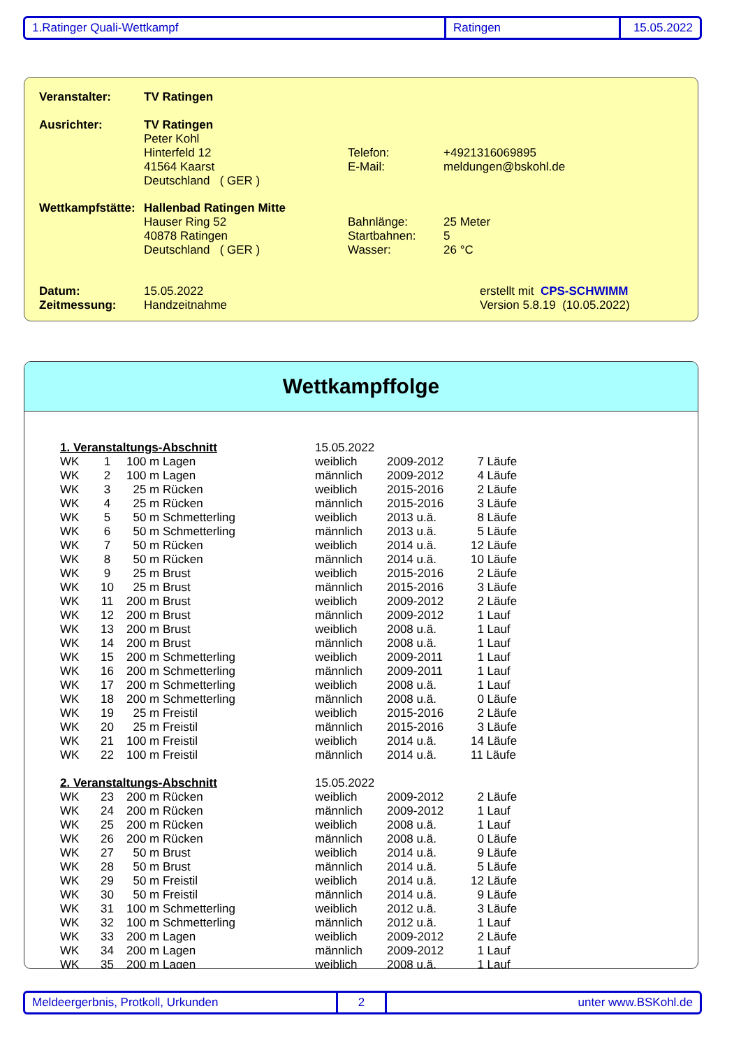1.Ratinger Quali-Wettkampf Ratingen 15.05.2022
| Veranstalter: | TV Ratingen | | |
| Ausrichter: | TV Ratingen | | |
| | Peter Kohl | | |
| | Hinterfeld 12 | Telefon: | +4921316069895 |
| | 41564 Kaarst | E-Mail: | meldungen@bskohl.de |
| | Deutschland ( GER ) | | |
| Wettkampfstätte: | Hallenbad Ratingen Mitte | | |
| | Hauser Ring 52 | Bahnlänge: | 25 Meter |
| | 40878 Ratingen | Startbahnen: | 5 |
| | Deutschland ( GER ) | Wasser: | 26 °C |
| Datum: | 15.05.2022 | | erstellt mit CPS-SCHWIMM |
| Zeitmessung: | Handzeitnahme | | Version 5.8.19 (10.05.2022) |
Wettkampffolge
| 1. Veranstaltungs-Abschnitt | | | 15.05.2022 | | |
| WK | 1 | 100 m Lagen | weiblich | 2009-2012 | 7 Läufe |
| WK | 2 | 100 m Lagen | männlich | 2009-2012 | 4 Läufe |
| WK | 3 | 25 m Rücken | weiblich | 2015-2016 | 2 Läufe |
| WK | 4 | 25 m Rücken | männlich | 2015-2016 | 3 Läufe |
| WK | 5 | 50 m Schmetterling | weiblich | 2013 u.ä. | 8 Läufe |
| WK | 6 | 50 m Schmetterling | männlich | 2013 u.ä. | 5 Läufe |
| WK | 7 | 50 m Rücken | weiblich | 2014 u.ä. | 12 Läufe |
| WK | 8 | 50 m Rücken | männlich | 2014 u.ä. | 10 Läufe |
| WK | 9 | 25 m Brust | weiblich | 2015-2016 | 2 Läufe |
| WK | 10 | 25 m Brust | männlich | 2015-2016 | 3 Läufe |
| WK | 11 | 200 m Brust | weiblich | 2009-2012 | 2 Läufe |
| WK | 12 | 200 m Brust | männlich | 2009-2012 | 1 Lauf |
| WK | 13 | 200 m Brust | weiblich | 2008 u.ä. | 1 Lauf |
| WK | 14 | 200 m Brust | männlich | 2008 u.ä. | 1 Lauf |
| WK | 15 | 200 m Schmetterling | weiblich | 2009-2011 | 1 Lauf |
| WK | 16 | 200 m Schmetterling | männlich | 2009-2011 | 1 Lauf |
| WK | 17 | 200 m Schmetterling | weiblich | 2008 u.ä. | 1 Lauf |
| WK | 18 | 200 m Schmetterling | männlich | 2008 u.ä. | 0 Läufe |
| WK | 19 | 25 m Freistil | weiblich | 2015-2016 | 2 Läufe |
| WK | 20 | 25 m Freistil | männlich | 2015-2016 | 3 Läufe |
| WK | 21 | 100 m Freistil | weiblich | 2014 u.ä. | 14 Läufe |
| WK | 22 | 100 m Freistil | männlich | 2014 u.ä. | 11 Läufe |
| 2. Veranstaltungs-Abschnitt | | | 15.05.2022 | | |
| WK | 23 | 200 m Rücken | weiblich | 2009-2012 | 2 Läufe |
| WK | 24 | 200 m Rücken | männlich | 2009-2012 | 1 Lauf |
| WK | 25 | 200 m Rücken | weiblich | 2008 u.ä. | 1 Lauf |
| WK | 26 | 200 m Rücken | männlich | 2008 u.ä. | 0 Läufe |
| WK | 27 | 50 m Brust | weiblich | 2014 u.ä. | 9 Läufe |
| WK | 28 | 50 m Brust | männlich | 2014 u.ä. | 5 Läufe |
| WK | 29 | 50 m Freistil | weiblich | 2014 u.ä. | 12 Läufe |
| WK | 30 | 50 m Freistil | männlich | 2014 u.ä. | 9 Läufe |
| WK | 31 | 100 m Schmetterling | weiblich | 2012 u.ä. | 3 Läufe |
| WK | 32 | 100 m Schmetterling | männlich | 2012 u.ä. | 1 Lauf |
| WK | 33 | 200 m Lagen | weiblich | 2009-2012 | 2 Läufe |
| WK | 34 | 200 m Lagen | männlich | 2009-2012 | 1 Lauf |
| WK | 35 | 200 m Lagen | weiblich | 2008 u.ä. | 1 Lauf |
Meldeergerbnis, Protkoll, Urkunden 2 unter www.BSKohl.de